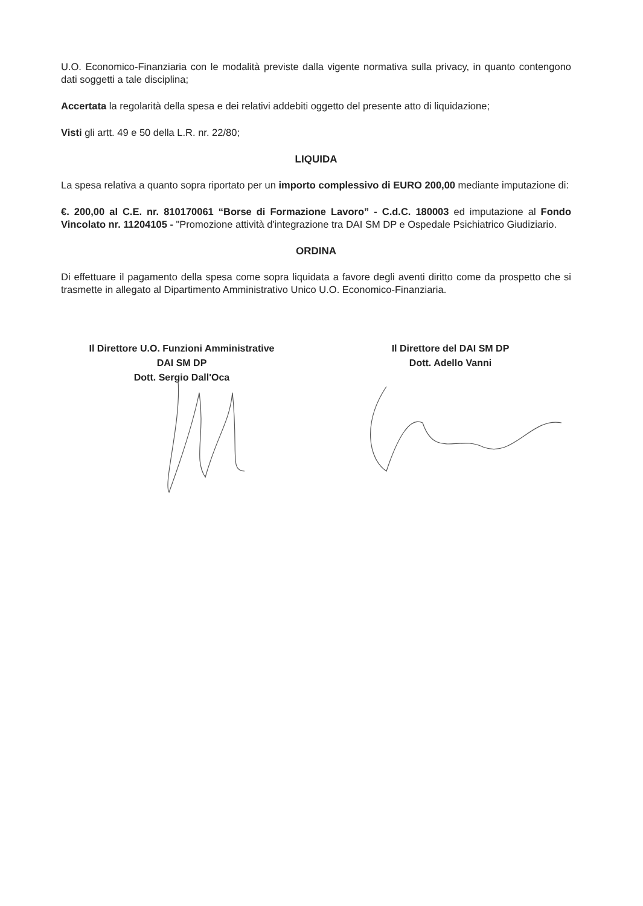U.O. Economico-Finanziaria con le modalità previste dalla vigente normativa sulla privacy, in quanto contengono dati soggetti a tale disciplina;
Accertata la regolarità della spesa e dei relativi addebiti oggetto del presente atto di liquidazione;
Visti gli artt. 49 e 50 della L.R. nr. 22/80;
LIQUIDA
La spesa relativa a quanto sopra riportato per un importo complessivo di EURO 200,00 mediante imputazione di:
€. 200,00 al C.E. nr. 810170061 “Borse di Formazione Lavoro” - C.d.C. 180003 ed imputazione al Fondo Vincolato nr. 11204105 - "Promozione attività d'integrazione tra DAI SM DP e Ospedale Psichiatrico Giudiziario.
ORDINA
Di effettuare il pagamento della spesa come sopra liquidata a favore degli aventi diritto come da prospetto che si trasmette in allegato al Dipartimento Amministrativo Unico U.O. Economico-Finanziaria.
Il Direttore U.O. Funzioni Amministrative
DAI SM DP
Dott. Sergio Dall'Oca
Il Direttore del DAI SM DP
Dott. Adello Vanni